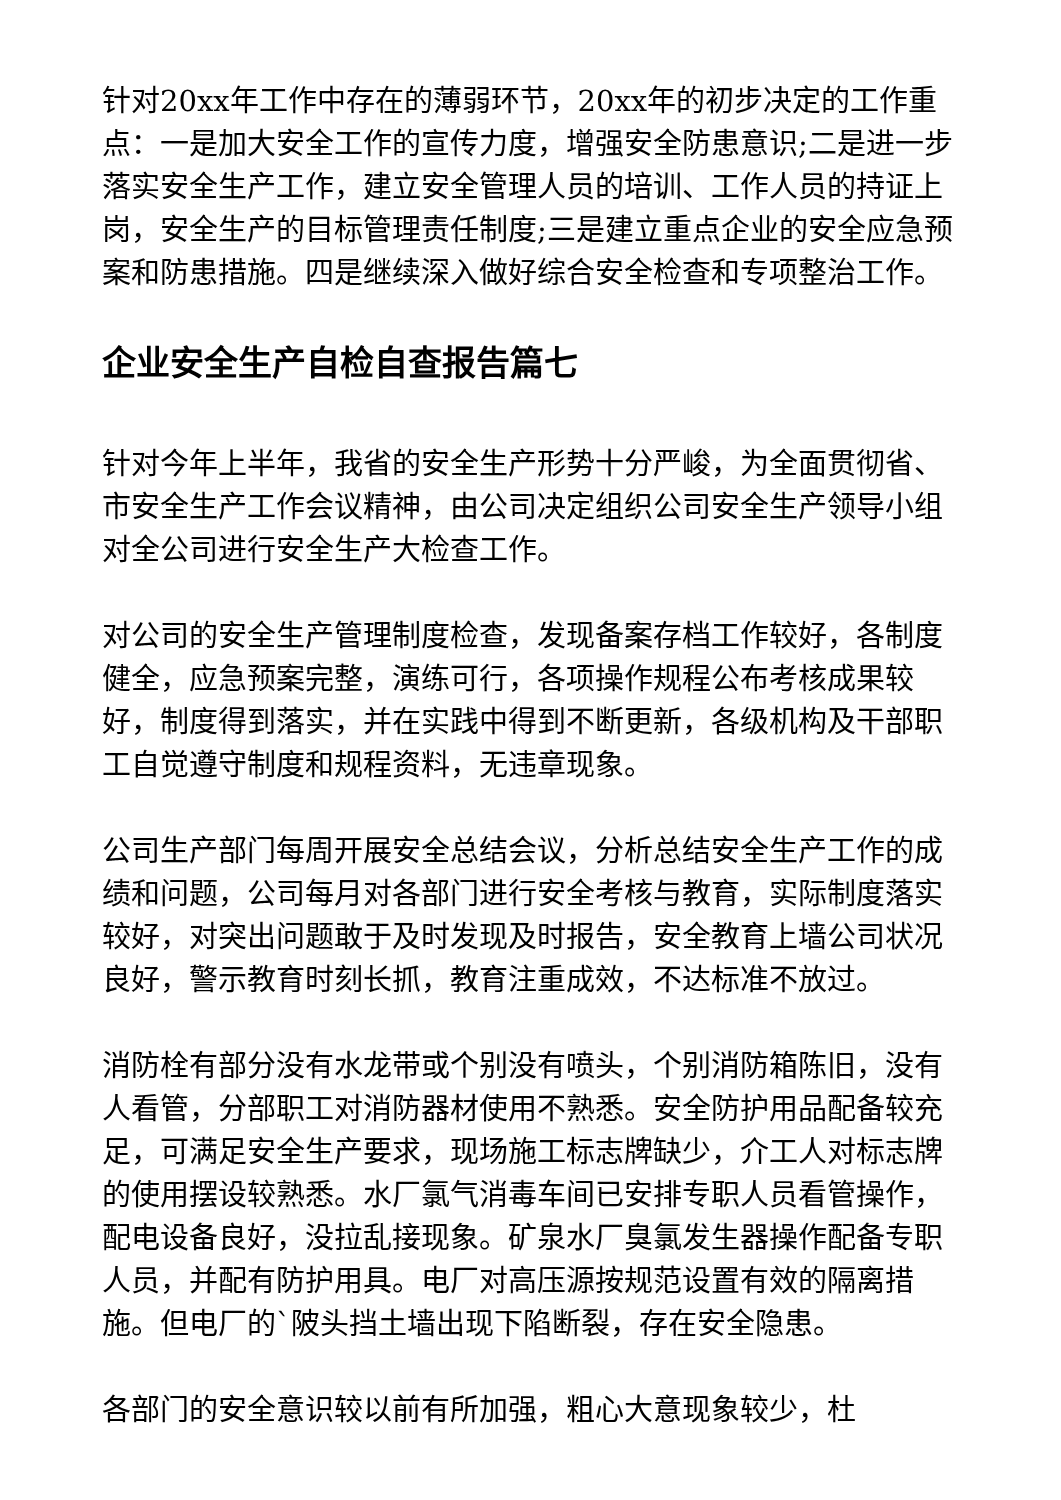针对20xx年工作中存在的薄弱环节，20xx年的初步决定的工作重点：一是加大安全工作的宣传力度，增强安全防患意识;二是进一步落实安全生产工作，建立安全管理人员的培训、工作人员的持证上岗，安全生产的目标管理责任制度;三是建立重点企业的安全应急预案和防患措施。四是继续深入做好综合安全检查和专项整治工作。
企业安全生产自检自查报告篇七
针对今年上半年，我省的安全生产形势十分严峻，为全面贯彻省、市安全生产工作会议精神，由公司决定组织公司安全生产领导小组对全公司进行安全生产大检查工作。
对公司的安全生产管理制度检查，发现备案存档工作较好，各制度健全，应急预案完整，演练可行，各项操作规程公布考核成果较好，制度得到落实，并在实践中得到不断更新，各级机构及干部职工自觉遵守制度和规程资料，无违章现象。
公司生产部门每周开展安全总结会议，分析总结安全生产工作的成绩和问题，公司每月对各部门进行安全考核与教育，实际制度落实较好，对突出问题敢于及时发现及时报告，安全教育上墙公司状况良好，警示教育时刻长抓，教育注重成效，不达标准不放过。
消防栓有部分没有水龙带或个别没有喷头，个别消防箱陈旧，没有人看管，分部职工对消防器材使用不熟悉。安全防护用品配备较充足，可满足安全生产要求，现场施工标志牌缺少，介工人对标志牌的使用摆设较熟悉。水厂氯气消毒车间已安排专职人员看管操作，配电设备良好，没拉乱接现象。矿泉水厂臭氯发生器操作配备专职人员，并配有防护用具。电厂对高压源按规范设置有效的隔离措施。但电厂的`陂头挡土墙出现下陷断裂，存在安全隐患。
各部门的安全意识较以前有所加强，粗心大意现象较少，杜